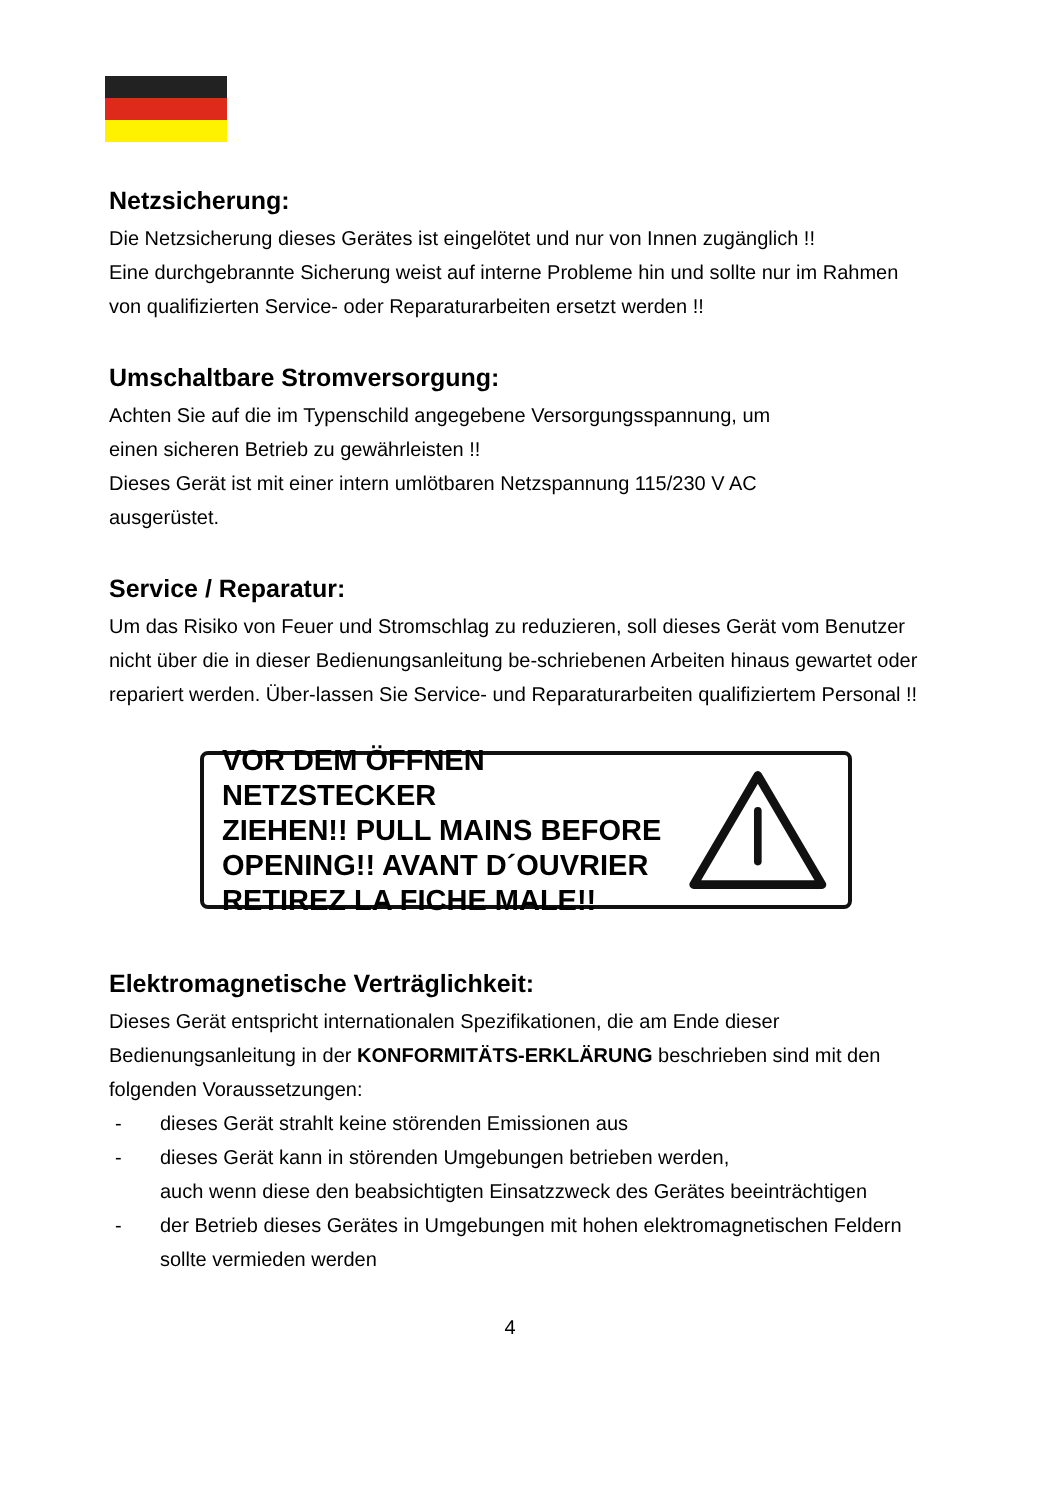Netzsicherung:
Die Netzsicherung dieses Gerätes ist eingelötet und nur von Innen zugänglich !!
Eine durchgebrannte Sicherung weist auf interne Probleme hin und sollte nur im Rahmen von qualifizierten Service- oder Reparaturarbeiten ersetzt werden !!
Umschaltbare Stromversorgung:
Achten Sie auf die im Typenschild angegebene Versorgungsspannung, um
einen sicheren Betrieb zu gewährleisten !!
Dieses Gerät ist mit einer intern umlötbaren Netzspannung 115/230 V AC
ausgerüstet.
Service / Reparatur:
Um das Risiko von Feuer und Stromschlag zu reduzieren, soll dieses Gerät vom Benutzer nicht über die in dieser Bedienungsanleitung be-schriebenen Arbeiten hinaus gewartet oder repariert werden. Über-lassen Sie Service- und Reparaturarbeiten qualifiziertem Personal !!
VOR DEM ÖFFNEN NETZSTECKER
ZIEHEN!! PULL MAINS BEFORE
OPENING!! AVANT D´OUVRIER
RETIREZ LA FICHE MALE!!
Elektromagnetische Verträglichkeit:
Dieses Gerät entspricht internationalen Spezifikationen, die am Ende dieser Bedienungsanleitung in der KONFORMITÄTS-ERKLÄRUNG beschrieben sind mit den folgenden Voraussetzungen:
- dieses Gerät strahlt keine störenden Emissionen aus
- dieses Gerät kann in störenden Umgebungen betrieben werden,
auch wenn diese den beabsichtigten Einsatzzweck des Gerätes beeinträchtigen
- der Betrieb dieses Gerätes in Umgebungen mit hohen elektromagnetischen Feldern sollte vermieden werden
4